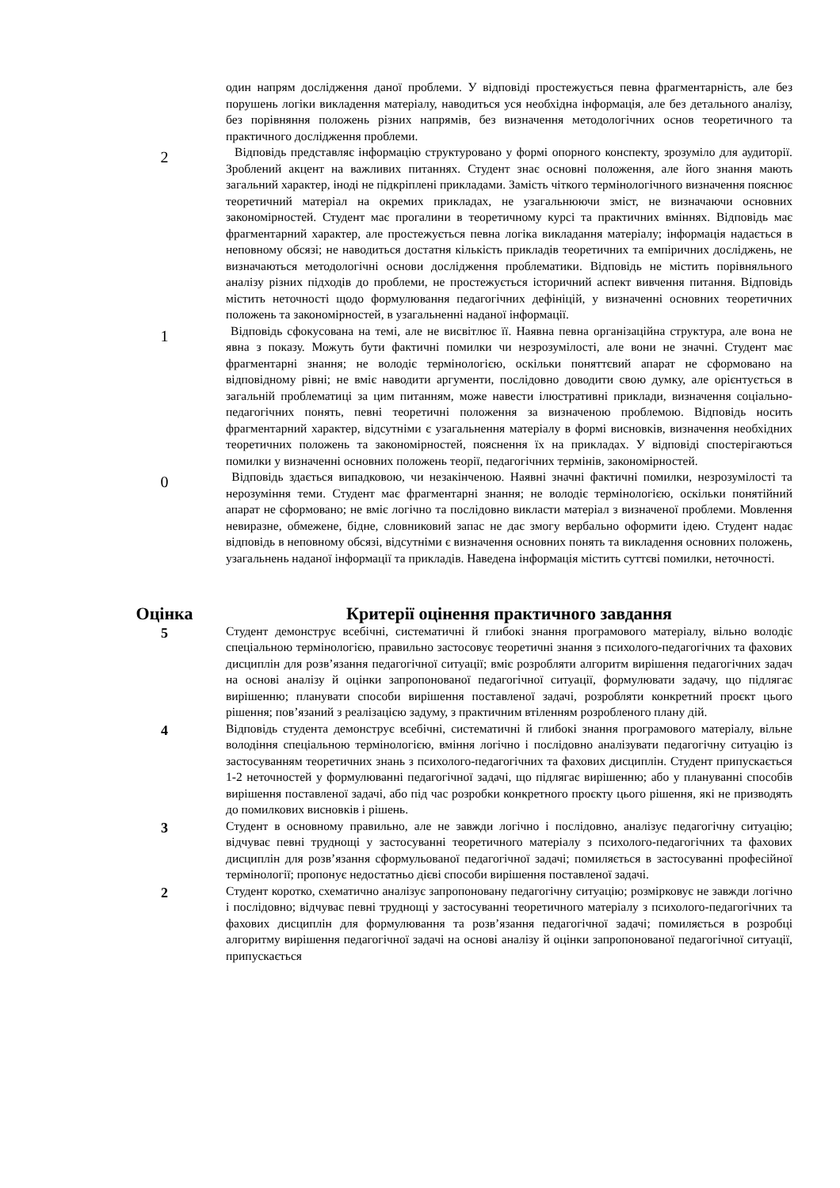| | один напрям дослідження даної проблеми. У відповіді простежується певна фрагментарність, але без порушень логіки викладення матеріалу, наводиться уся необхідна інформація, але без детального аналізу, без порівняння положень різних напрямів, без визначення методологічних основ теоретичного та практичного дослідження проблеми. |
| 2 | Відповідь представляє інформацію структуровано у формі опорного конспекту, зрозуміло для аудиторії. Зроблений акцент на важливих питаннях. Студент знає основні положення, але його знання мають загальний характер, іноді не підкріплені прикладами. Замість чіткого термінологічного визначення пояснює теоретичний матеріал на окремих прикладах, не узагальнюючи зміст, не визначаючи основних закономірностей. Студент має прогалини в теоретичному курсі та практичних вміннях. Відповідь має фрагментарний характер, але простежується певна логіка викладання матеріалу; інформація надається в неповному обсязі; не наводиться достатня кількість прикладів теоретичних та емпіричних досліджень, не визначаються методологічні основи дослідження проблематики. Відповідь не містить порівняльного аналізу різних підходів до проблеми, не простежується історичний аспект вивчення питання. Відповідь містить неточності щодо формулювання педагогічних дефініцій, у визначенні основних теоретичних положень та закономірностей, в узагальненні наданої інформації. |
| 1 | Відповідь сфокусована на темі, але не висвітлює її. Наявна певна організаційна структура, але вона не явна з показу. Можуть бути фактичні помилки чи незрозумілості, але вони не значні. Студент має фрагментарні знання; не володіє термінологією, оскільки поняттєвий апарат не сформовано на відповідному рівні; не вміє наводити аргументи, послідовно доводити свою думку, але орієнтується в загальній проблематиці за цим питанням, може навести ілюстративні приклади, визначення соціально-педагогічних понять, певні теоретичні положення за визначеною проблемою. Відповідь носить фрагментарний характер, відсутніми є узагальнення матеріалу в формі висновків, визначення необхідних теоретичних положень та закономірностей, пояснення їх на прикладах. У відповіді спостерігаються помилки у визначенні основних положень теорії, педагогічних термінів, закономірностей. |
| 0 | Відповідь здається випадковою, чи незакінченою. Наявні значні фактичні помилки, незрозумілості та нерозуміння теми. Студент має фрагментарні знання; не володіє термінологією, оскільки понятійний апарат не сформовано; не вміє логічно та послідовно викласти матеріал з визначеної проблеми. Мовлення невиразне, обмежене, бідне, словниковий запас не дає змогу вербально оформити ідею. Студент надає відповідь в неповному обсязі, відсутніми є визначення основних понять та викладення основних положень, узагальнень наданої інформації та прикладів. Наведена інформація містить суттєві помилки, неточності. |
| Оцінка | Критерії оцінення практичного завдання |
| 5 | Студент демонструє всебічні, систематичні й глибокі знання програмового матеріалу, вільно володіє спеціальною термінологією, правильно застосовує теоретичні знання з психолого-педагогічних та фахових дисциплін для розв’язання педагогічної ситуації; вміє розробляти алгоритм вирішення педагогічних задач на основі аналізу й оцінки запропонованої педагогічної ситуації, формулювати задачу, що підлягає вирішенню; планувати способи вирішення поставленої задачі, розробляти конкретний проєкт цього рішення; пов’язаний з реалізацією задуму, з практичним втіленням розробленого плану дій. |
| 4 | Відповідь студента демонструє всебічні, систематичні й глибокі знання програмового матеріалу, вільне володіння спеціальною термінологією, вміння логічно і послідовно аналізувати педагогічну ситуацію із застосуванням теоретичних знань з психолого-педагогічних та фахових дисциплін. Студент припускається 1-2 неточностей у формулюванні педагогічної задачі, що підлягає вирішенню; або у плануванні способів вирішення поставленої задачі, або під час розробки конкретного проєкту цього рішення, які не призводять до помилкових висновків і рішень. |
| 3 | Студент в основному правильно, але не завжди логічно і послідовно, аналізує педагогічну ситуацію; відчуває певні труднощі у застосуванні теоретичного матеріалу з психолого-педагогічних та фахових дисциплін для розв’язання сформульованої педагогічної задачі; помиляється в застосуванні професійної термінології; пропонує недостатньо дієві способи вирішення поставленої задачі. |
| 2 | Студент коротко, схематично аналізує запропоновану педагогічну ситуацію; розмірковує не завжди логічно і послідовно; відчуває певні труднощі у застосуванні теоретичного матеріалу з психолого-педагогічних та фахових дисциплін для формулювання та розв’язання педагогічної задачі; помиляється в розробці алгоритму вирішення педагогічної задачі на основі аналізу й оцінки запропонованої педагогічної ситуації, припускається |